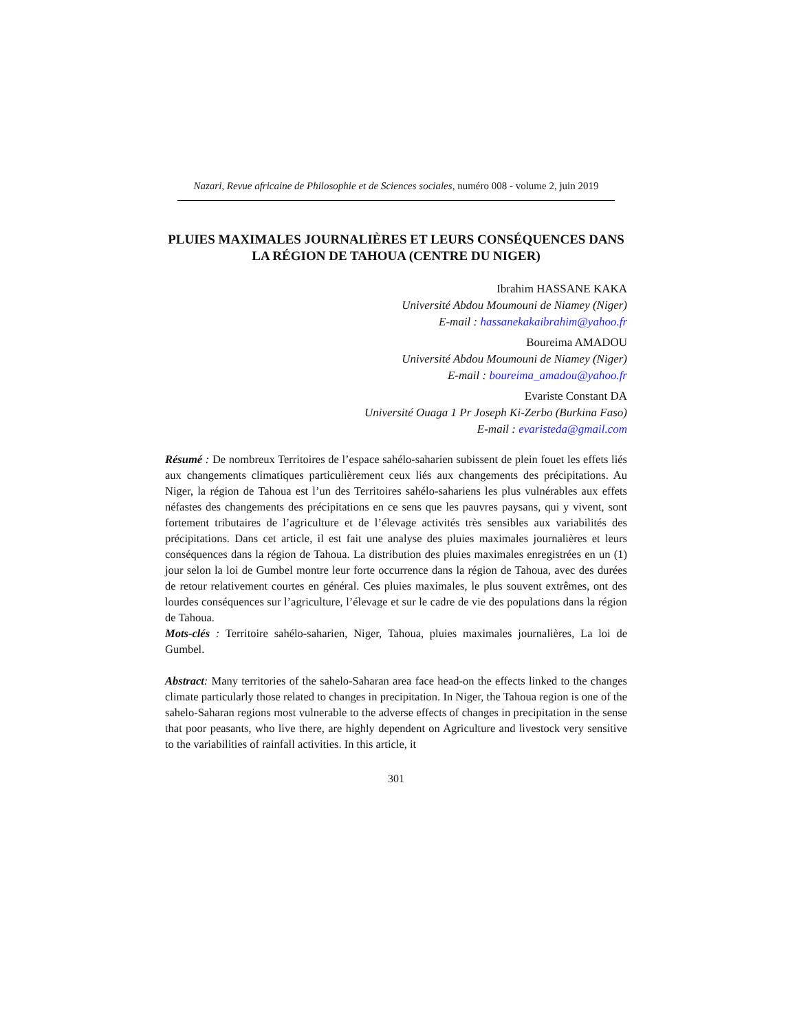Nazari, Revue africaine de Philosophie et de Sciences sociales, numéro 008 - volume 2, juin 2019
PLUIES MAXIMALES JOURNALIÈRES ET LEURS CONSÉQUENCES DANS LA RÉGION DE TAHOUA (CENTRE DU NIGER)
Ibrahim HASSANE KAKA
Université Abdou Moumouni de Niamey (Niger)
E-mail : hassanekakaibrahim@yahoo.fr
Boureima AMADOU
Université Abdou Moumouni de Niamey (Niger)
E-mail : boureima_amadou@yahoo.fr
Evariste Constant DA
Université Ouaga 1 Pr Joseph Ki-Zerbo (Burkina Faso)
E-mail : evaristeda@gmail.com
Résumé : De nombreux Territoires de l’espace sahélo-saharien subissent de plein fouet les effets liés aux changements climatiques particulièrement ceux liés aux changements des précipitations. Au Niger, la région de Tahoua est l’un des Territoires sahélo-sahariens les plus vulnérables aux effets néfastes des changements des précipitations en ce sens que les pauvres paysans, qui y vivent, sont fortement tributaires de l’agriculture et de l’élevage activités très sensibles aux variabilités des précipitations. Dans cet article, il est fait une analyse des pluies maximales journalières et leurs conséquences dans la région de Tahoua. La distribution des pluies maximales enregistrées en un (1) jour selon la loi de Gumbel montre leur forte occurrence dans la région de Tahoua, avec des durées de retour relativement courtes en général. Ces pluies maximales, le plus souvent extrêmes, ont des lourdes conséquences sur l’agriculture, l’élevage et sur le cadre de vie des populations dans la région de Tahoua.
Mots-clés : Territoire sahélo-saharien, Niger, Tahoua, pluies maximales journalières, La loi de Gumbel.
Abstract: Many territories of the sahelo-Saharan area face head-on the effects linked to the changes climate particularly those related to changes in precipitation. In Niger, the Tahoua region is one of the sahelo-Saharan regions most vulnerable to the adverse effects of changes in precipitation in the sense that poor peasants, who live there, are highly dependent on Agriculture and livestock very sensitive to the variabilities of rainfall activities. In this article, it
301